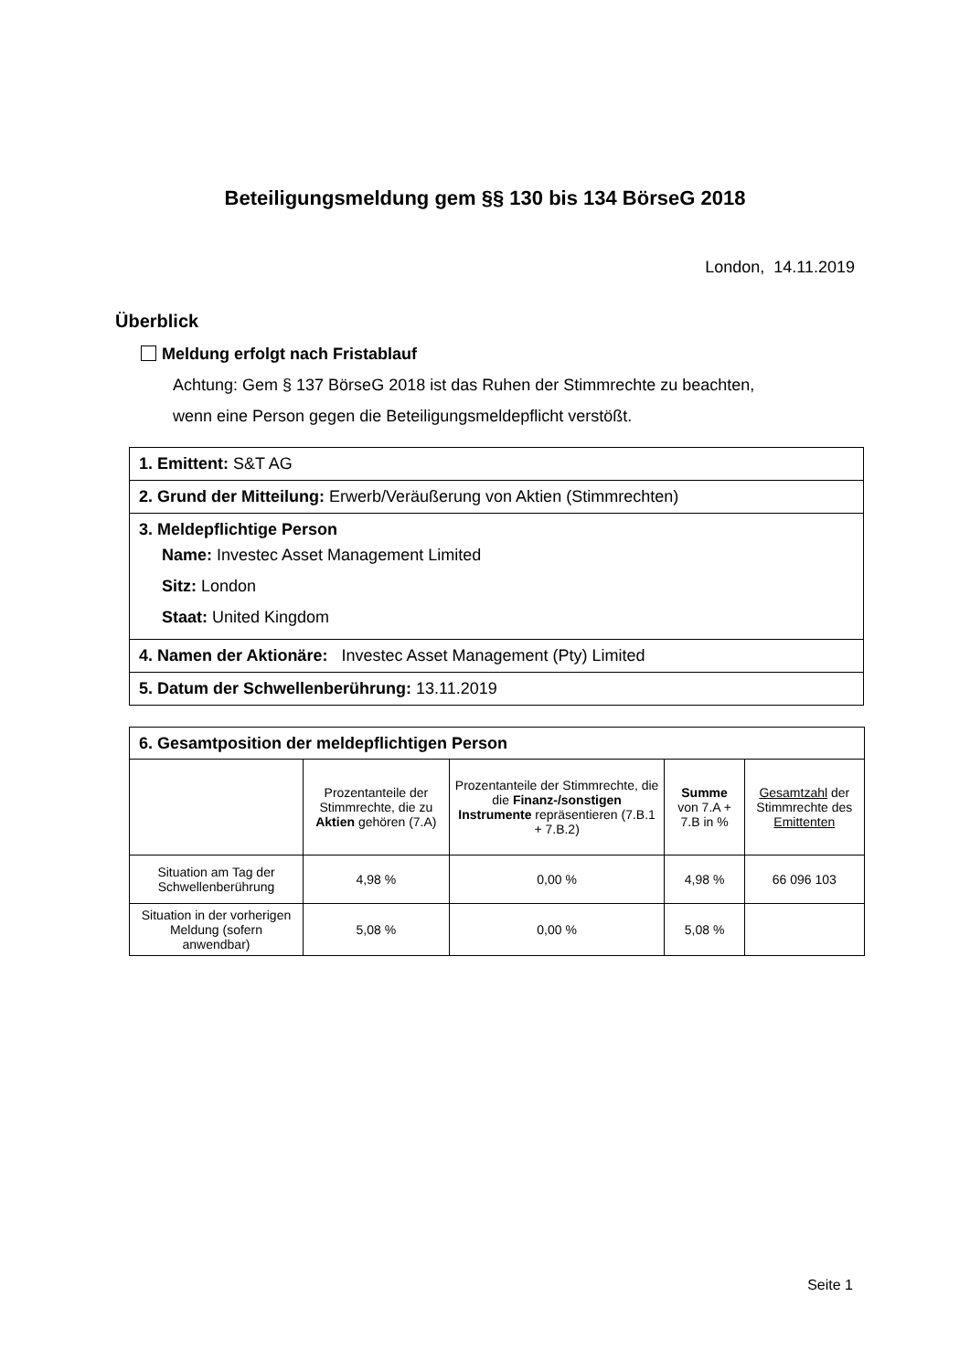Beteiligungsmeldung gem §§ 130 bis 134 BörseG 2018
London, 14.11.2019
Überblick
Meldung erfolgt nach Fristablauf
Achtung: Gem § 137 BörseG 2018 ist das Ruhen der Stimmrechte zu beachten,
wenn eine Person gegen die Beteiligungsmeldepflicht verstößt.
| 1. Emittent: S&T AG |
| 2. Grund der Mitteilung: Erwerb/Veräußerung von Aktien (Stimmrechten) |
| 3. Meldepflichtige Person Name: Investec Asset Management Limited Sitz: London Staat: United Kingdom |
| 4. Namen der Aktionäre: Investec Asset Management (Pty) Limited |
| 5. Datum der Schwellenberührung: 13.11.2019 |
| 6. Gesamtposition der meldepflichtigen Person | | | | |
| --- | --- | --- | --- | --- |
| | Prozentanteile der Stimmrechte, die zu Aktien gehören (7.A) | Prozentanteile der Stimmrechte, die die Finanz-/sonstigen Instrumente repräsentieren (7.B.1 + 7.B.2) | Summe von 7.A + 7.B in % | Gesamtzahl der Stimmrechte des Emittenten |
| Situation am Tag der Schwellenberührung | 4,98 % | 0,00 % | 4,98 % | 66 096 103 |
| Situation in der vorherigen Meldung (sofern anwendbar) | 5,08 % | 0,00 % | 5,08 % | |
Seite 1